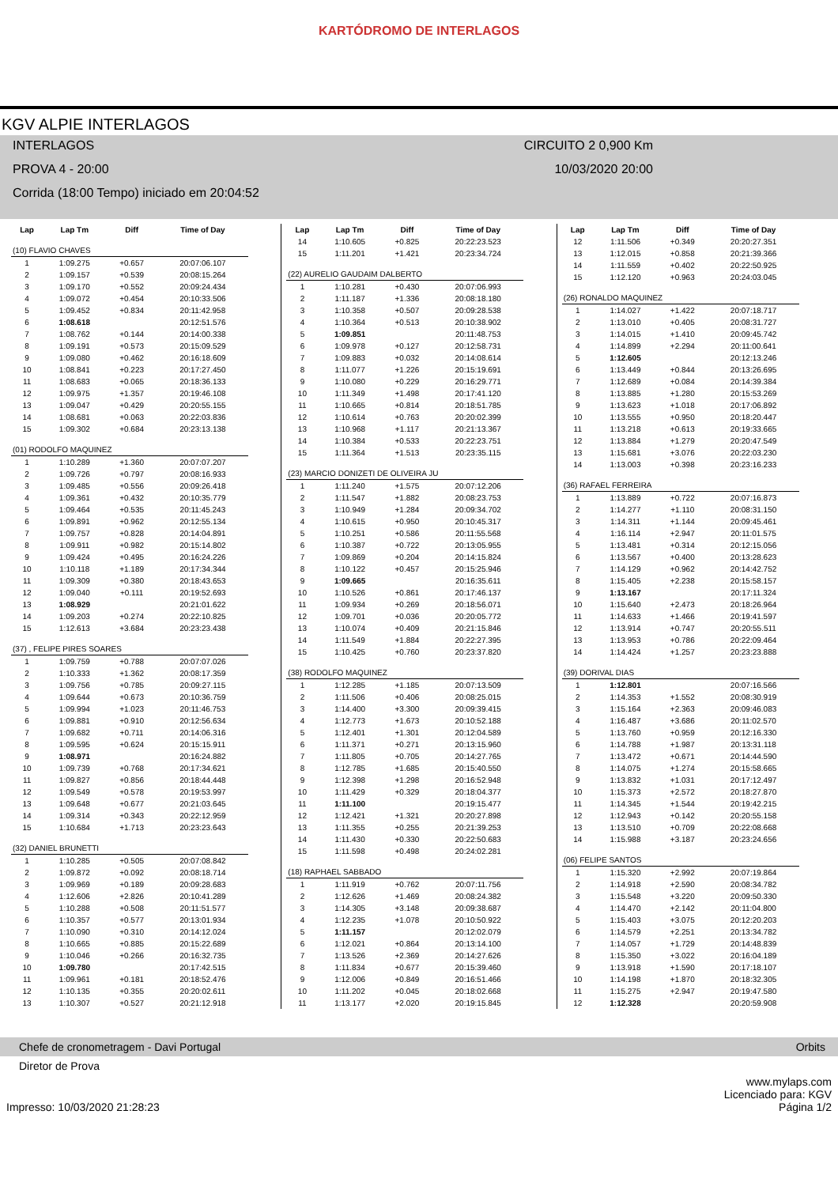KARTÓDROMO DE INTERLAGOS
KGV ALPIE INTERLAGOS
INTERLAGOS CIRCUITO 2 0,900 Km
PROVA 4 - 20:00 10/03/2020 20:00
Corrida (18:00 Tempo) iniciado em 20:04:52
| Lap | Lap Tm | Diff | Time of Day |
| --- | --- | --- | --- |
| (10) FLAVIO CHAVES | | | |
| 1 | 1:09.275 | +0.657 | 20:07:06.107 |
| 2 | 1:09.157 | +0.539 | 20:08:15.264 |
| 3 | 1:09.170 | +0.552 | 20:09:24.434 |
| 4 | 1:09.072 | +0.454 | 20:10:33.506 |
| 5 | 1:09.452 | +0.834 | 20:11:42.958 |
| 6 | 1:08.618 | | 20:12:51.576 |
| 7 | 1:08.762 | +0.144 | 20:14:00.338 |
| 8 | 1:09.191 | +0.573 | 20:15:09.529 |
| 9 | 1:09.080 | +0.462 | 20:16:18.609 |
| 10 | 1:08.841 | +0.223 | 20:17:27.450 |
| 11 | 1:08.683 | +0.065 | 20:18:36.133 |
| 12 | 1:09.975 | +1.357 | 20:19:46.108 |
| 13 | 1:09.047 | +0.429 | 20:20:55.155 |
| 14 | 1:08.681 | +0.063 | 20:22:03.836 |
| 15 | 1:09.302 | +0.684 | 20:23:13.138 |
| (01) RODOLFO MAQUINEZ | | | |
| 1 | 1:10.289 | +1.360 | 20:07:07.207 |
| 2 | 1:09.726 | +0.797 | 20:08:16.933 |
| 3 | 1:09.485 | +0.556 | 20:09:26.418 |
| 4 | 1:09.361 | +0.432 | 20:10:35.779 |
| 5 | 1:09.464 | +0.535 | 20:11:45.243 |
| 6 | 1:09.891 | +0.962 | 20:12:55.134 |
| 7 | 1:09.757 | +0.828 | 20:14:04.891 |
| 8 | 1:09.911 | +0.982 | 20:15:14.802 |
| 9 | 1:09.424 | +0.495 | 20:16:24.226 |
| 10 | 1:10.118 | +1.189 | 20:17:34.344 |
| 11 | 1:09.309 | +0.380 | 20:18:43.653 |
| 12 | 1:09.040 | +0.111 | 20:19:52.693 |
| 13 | 1:08.929 | | 20:21:01.622 |
| 14 | 1:09.203 | +0.274 | 20:22:10.825 |
| 15 | 1:12.613 | +3.684 | 20:23:23.438 |
| (37) , FELIPE PIRES SOARES | | | |
| 1 | 1:09.759 | +0.788 | 20:07:07.026 |
| 2 | 1:10.333 | +1.362 | 20:08:17.359 |
| 3 | 1:09.756 | +0.785 | 20:09:27.115 |
| 4 | 1:09.644 | +0.673 | 20:10:36.759 |
| 5 | 1:09.994 | +1.023 | 20:11:46.753 |
| 6 | 1:09.881 | +0.910 | 20:12:56.634 |
| 7 | 1:09.682 | +0.711 | 20:14:06.316 |
| 8 | 1:09.595 | +0.624 | 20:15:15.911 |
| 9 | 1:08.971 | | 20:16:24.882 |
| 10 | 1:09.739 | +0.768 | 20:17:34.621 |
| 11 | 1:09.827 | +0.856 | 20:18:44.448 |
| 12 | 1:09.549 | +0.578 | 20:19:53.997 |
| 13 | 1:09.648 | +0.677 | 20:21:03.645 |
| 14 | 1:09.314 | +0.343 | 20:22:12.959 |
| 15 | 1:10.684 | +1.713 | 20:23:23.643 |
| (32) DANIEL BRUNETTI | | | |
| 1 | 1:10.285 | +0.505 | 20:07:08.842 |
| 2 | 1:09.872 | +0.092 | 20:08:18.714 |
| 3 | 1:09.969 | +0.189 | 20:09:28.683 |
| 4 | 1:12.606 | +2.826 | 20:10:41.289 |
| 5 | 1:10.288 | +0.508 | 20:11:51.577 |
| 6 | 1:10.357 | +0.577 | 20:13:01.934 |
| 7 | 1:10.090 | +0.310 | 20:14:12.024 |
| 8 | 1:10.665 | +0.885 | 20:15:22.689 |
| 9 | 1:10.046 | +0.266 | 20:16:32.735 |
| 10 | 1:09.780 | | 20:17:42.515 |
| 11 | 1:09.961 | +0.181 | 20:18:52.476 |
| 12 | 1:10.135 | +0.355 | 20:20:02.611 |
| 13 | 1:10.307 | +0.527 | 20:21:12.918 |
| Lap | Lap Tm | Diff | Time of Day |
| --- | --- | --- | --- |
| 14 | 1:10.605 | +0.825 | 20:22:23.523 |
| 15 | 1:11.201 | +1.421 | 20:23:34.724 |
| (22) AURELIO GAUDAIM DALBERTO | | | |
| 1 | 1:10.281 | +0.430 | 20:07:06.993 |
| 2 | 1:11.187 | +1.336 | 20:08:18.180 |
| 3 | 1:10.358 | +0.507 | 20:09:28.538 |
| 4 | 1:10.364 | +0.513 | 20:10:38.902 |
| 5 | 1:09.851 | | 20:11:48.753 |
| 6 | 1:09.978 | +0.127 | 20:12:58.731 |
| 7 | 1:09.883 | +0.032 | 20:14:08.614 |
| 8 | 1:11.077 | +1.226 | 20:15:19.691 |
| 9 | 1:10.080 | +0.229 | 20:16:29.771 |
| 10 | 1:11.349 | +1.498 | 20:17:41.120 |
| 11 | 1:10.665 | +0.814 | 20:18:51.785 |
| 12 | 1:10.614 | +0.763 | 20:20:02.399 |
| 13 | 1:10.968 | +1.117 | 20:21:13.367 |
| 14 | 1:10.384 | +0.533 | 20:22:23.751 |
| 15 | 1:11.364 | +1.513 | 20:23:35.115 |
| (23) MARCIO DONIZETI DE OLIVEIRA JU | | | |
| 1 | 1:11.240 | +1.575 | 20:07:12.206 |
| 2 | 1:11.547 | +1.882 | 20:08:23.753 |
| 3 | 1:10.949 | +1.284 | 20:09:34.702 |
| 4 | 1:10.615 | +0.950 | 20:10:45.317 |
| 5 | 1:10.251 | +0.586 | 20:11:55.568 |
| 6 | 1:10.387 | +0.722 | 20:13:05.955 |
| 7 | 1:09.869 | +0.204 | 20:14:15.824 |
| 8 | 1:10.122 | +0.457 | 20:15:25.946 |
| 9 | 1:09.665 | | 20:16:35.611 |
| 10 | 1:10.526 | +0.861 | 20:17:46.137 |
| 11 | 1:09.934 | +0.269 | 20:18:56.071 |
| 12 | 1:09.701 | +0.036 | 20:20:05.772 |
| 13 | 1:10.074 | +0.409 | 20:21:15.846 |
| 14 | 1:11.549 | +1.884 | 20:22:27.395 |
| 15 | 1:10.425 | +0.760 | 20:23:37.820 |
| (38) RODOLFO MAQUINEZ | | | |
| 1 | 1:12.285 | +1.185 | 20:07:13.509 |
| 2 | 1:11.506 | +0.406 | 20:08:25.015 |
| 3 | 1:14.400 | +3.300 | 20:09:39.415 |
| 4 | 1:12.773 | +1.673 | 20:10:52.188 |
| 5 | 1:12.401 | +1.301 | 20:12:04.589 |
| 6 | 1:11.371 | +0.271 | 20:13:15.960 |
| 7 | 1:11.805 | +0.705 | 20:14:27.765 |
| 8 | 1:12.785 | +1.685 | 20:15:40.550 |
| 9 | 1:12.398 | +1.298 | 20:16:52.948 |
| 10 | 1:11.429 | +0.329 | 20:18:04.377 |
| 11 | 1:11.100 | | 20:19:15.477 |
| 12 | 1:12.421 | +1.321 | 20:20:27.898 |
| 13 | 1:11.355 | +0.255 | 20:21:39.253 |
| 14 | 1:11.430 | +0.330 | 20:22:50.683 |
| 15 | 1:11.598 | +0.498 | 20:24:02.281 |
| (18) RAPHAEL SABBADO | | | |
| 1 | 1:11.919 | +0.762 | 20:07:11.756 |
| 2 | 1:12.626 | +1.469 | 20:08:24.382 |
| 3 | 1:14.305 | +3.148 | 20:09:38.687 |
| 4 | 1:12.235 | +1.078 | 20:10:50.922 |
| 5 | 1:11.157 | | 20:12:02.079 |
| 6 | 1:12.021 | +0.864 | 20:13:14.100 |
| 7 | 1:13.526 | +2.369 | 20:14:27.626 |
| 8 | 1:11.834 | +0.677 | 20:15:39.460 |
| 9 | 1:12.006 | +0.849 | 20:16:51.466 |
| 10 | 1:11.202 | +0.045 | 20:18:02.668 |
| 11 | 1:13.177 | +2.020 | 20:19:15.845 |
| Lap | Lap Tm | Diff | Time of Day |
| --- | --- | --- | --- |
| 12 | 1:11.506 | +0.349 | 20:20:27.351 |
| 13 | 1:12.015 | +0.858 | 20:21:39.366 |
| 14 | 1:11.559 | +0.402 | 20:22:50.925 |
| 15 | 1:12.120 | +0.963 | 20:24:03.045 |
| (26) RONALDO MAQUINEZ | | | |
| 1 | 1:14.027 | +1.422 | 20:07:18.717 |
| 2 | 1:13.010 | +0.405 | 20:08:31.727 |
| 3 | 1:14.015 | +1.410 | 20:09:45.742 |
| 4 | 1:14.899 | +2.294 | 20:11:00.641 |
| 5 | 1:12.605 | | 20:12:13.246 |
| 6 | 1:13.449 | +0.844 | 20:13:26.695 |
| 7 | 1:12.689 | +0.084 | 20:14:39.384 |
| 8 | 1:13.885 | +1.280 | 20:15:53.269 |
| 9 | 1:13.623 | +1.018 | 20:17:06.892 |
| 10 | 1:13.555 | +0.950 | 20:18:20.447 |
| 11 | 1:13.218 | +0.613 | 20:19:33.665 |
| 12 | 1:13.884 | +1.279 | 20:20:47.549 |
| 13 | 1:15.681 | +3.076 | 20:22:03.230 |
| 14 | 1:13.003 | +0.398 | 20:23:16.233 |
| (36) RAFAEL FERREIRA | | | |
| 1 | 1:13.889 | +0.722 | 20:07:16.873 |
| 2 | 1:14.277 | +1.110 | 20:08:31.150 |
| 3 | 1:14.311 | +1.144 | 20:09:45.461 |
| 4 | 1:16.114 | +2.947 | 20:11:01.575 |
| 5 | 1:13.481 | +0.314 | 20:12:15.056 |
| 6 | 1:13.567 | +0.400 | 20:13:28.623 |
| 7 | 1:14.129 | +0.962 | 20:14:42.752 |
| 8 | 1:15.405 | +2.238 | 20:15:58.157 |
| 9 | 1:13.167 | | 20:17:11.324 |
| 10 | 1:15.640 | +2.473 | 20:18:26.964 |
| 11 | 1:14.633 | +1.466 | 20:19:41.597 |
| 12 | 1:13.914 | +0.747 | 20:20:55.511 |
| 13 | 1:13.953 | +0.786 | 20:22:09.464 |
| 14 | 1:14.424 | +1.257 | 20:23:23.888 |
| (39) DORIVAL DIAS | | | |
| 1 | 1:12.801 | | 20:07:16.566 |
| 2 | 1:14.353 | +1.552 | 20:08:30.919 |
| 3 | 1:15.164 | +2.363 | 20:09:46.083 |
| 4 | 1:16.487 | +3.686 | 20:11:02.570 |
| 5 | 1:13.760 | +0.959 | 20:12:16.330 |
| 6 | 1:14.788 | +1.987 | 20:13:31.118 |
| 7 | 1:13.472 | +0.671 | 20:14:44.590 |
| 8 | 1:14.075 | +1.274 | 20:15:58.665 |
| 9 | 1:13.832 | +1.031 | 20:17:12.497 |
| 10 | 1:15.373 | +2.572 | 20:18:27.870 |
| 11 | 1:14.345 | +1.544 | 20:19:42.215 |
| 12 | 1:12.943 | +0.142 | 20:20:55.158 |
| 13 | 1:13.510 | +0.709 | 20:22:08.668 |
| 14 | 1:15.988 | +3.187 | 20:23:24.656 |
| (06) FELIPE SANTOS | | | |
| 1 | 1:15.320 | +2.992 | 20:07:19.864 |
| 2 | 1:14.918 | +2.590 | 20:08:34.782 |
| 3 | 1:15.548 | +3.220 | 20:09:50.330 |
| 4 | 1:14.470 | +2.142 | 20:11:04.800 |
| 5 | 1:15.403 | +3.075 | 20:12:20.203 |
| 6 | 1:14.579 | +2.251 | 20:13:34.782 |
| 7 | 1:14.057 | +1.729 | 20:14:48.839 |
| 8 | 1:15.350 | +3.022 | 20:16:04.189 |
| 9 | 1:13.918 | +1.590 | 20:17:18.107 |
| 10 | 1:14.198 | +1.870 | 20:18:32.305 |
| 11 | 1:15.275 | +2.947 | 20:19:47.580 |
| 12 | 1:12.328 | | 20:20:59.908 |
Chefe de cronometragem - Davi Portugal Orbits
Diretor de Prova
www.mylaps.com
Licenciado para: KGV
Impresso: 10/03/2020 21:28:23 Página 1/2